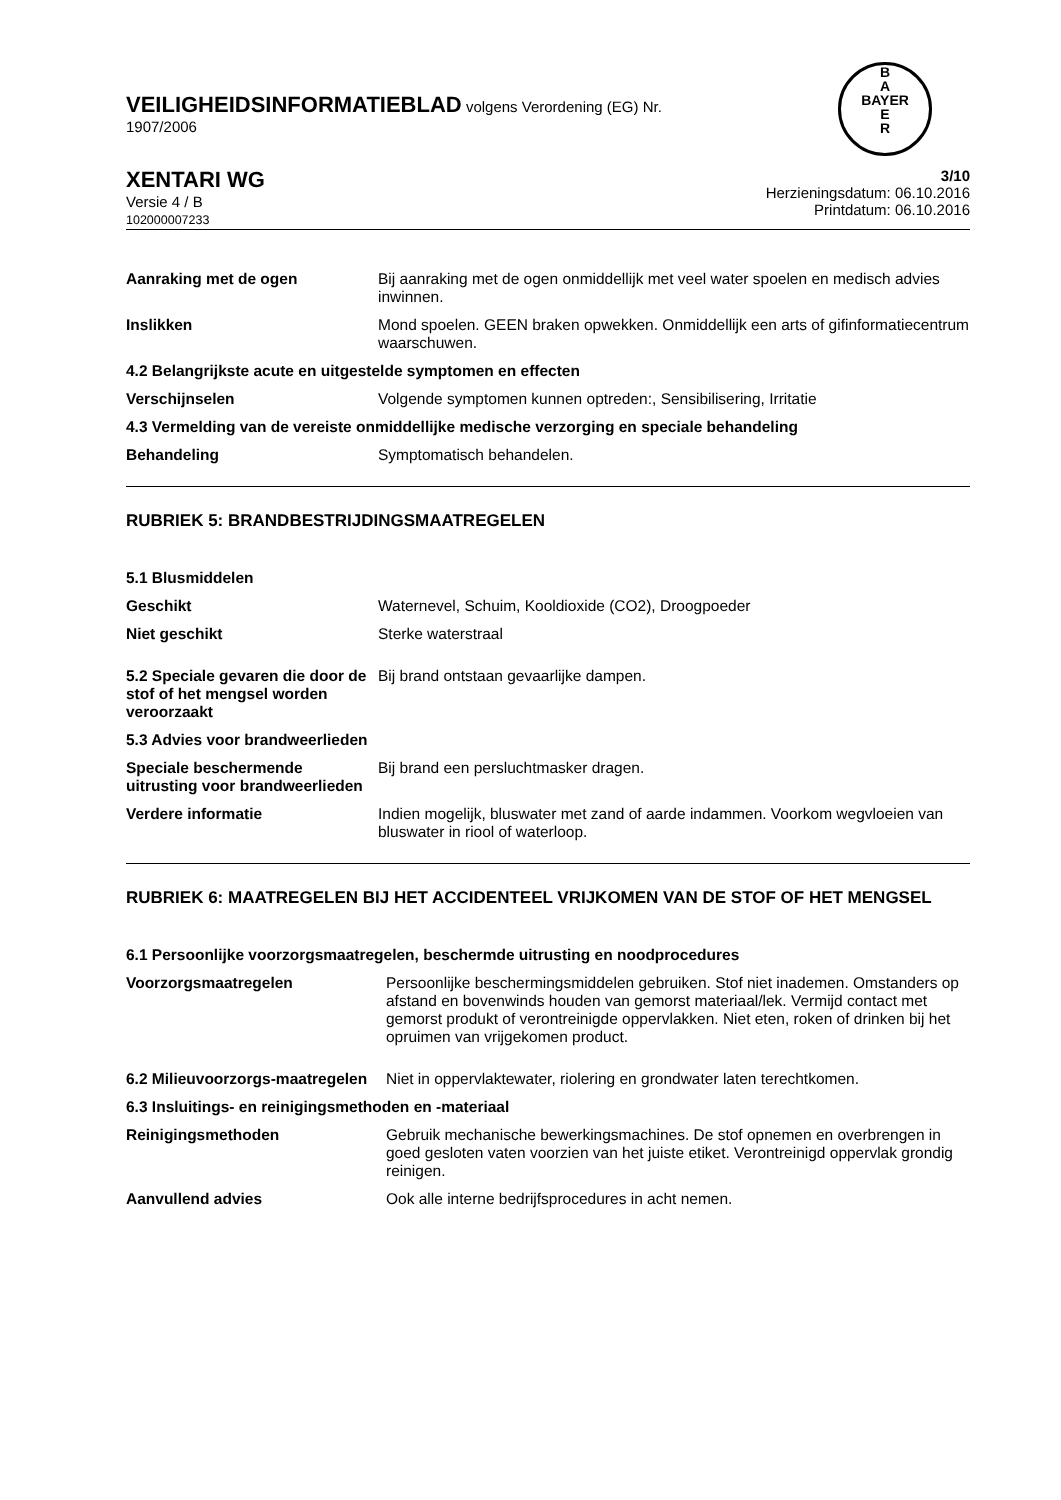B
A
BAYER
E
R
VEILIGHEIDSINFORMATIEBLAD volgens Verordening (EG) Nr.
1907/2006
XENTARI WG
Versie 4 / B
102000007233
3/10
Herzieningsdatum: 06.10.2016
Printdatum: 06.10.2016
Aanraking met de ogen Bij aanraking met de ogen onmiddellijk met veel water spoelen en medisch advies inwinnen.
Inslikken Mond spoelen. GEEN braken opwekken. Onmiddellijk een arts of gifinformatiecentrum waarschuwen.
4.2 Belangrijkste acute en uitgestelde symptomen en effecten
Verschijnselen Volgende symptomen kunnen optreden:, Sensibilisering, Irritatie
4.3 Vermelding van de vereiste onmiddellijke medische verzorging en speciale behandeling
Behandeling Symptomatisch behandelen.
RUBRIEK 5: BRANDBESTRIJDINGSMAATREGELEN
5.1 Blusmiddelen
Geschikt Waternevel, Schuim, Kooldioxide (CO2), Droogpoeder
Niet geschikt Sterke waterstraal
5.2 Speciale gevaren die door de stof of het mengsel worden veroorzaakt
Bij brand ontstaan gevaarlijke dampen.
5.3 Advies voor brandweerlieden
Speciale beschermende uitrusting voor brandweerlieden
Bij brand een persluchtmasker dragen.
Verdere informatie Indien mogelijk, bluswater met zand of aarde indammen. Voorkom wegvloeien van bluswater in riool of waterloop.
RUBRIEK 6: MAATREGELEN BIJ HET ACCIDENTEEL VRIJKOMEN VAN DE STOF OF HET MENGSEL
6.1 Persoonlijke voorzorgsmaatregelen, beschermde uitrusting en noodprocedures
Voorzorgsmaatregelen Persoonlijke beschermingsmiddelen gebruiken. Stof niet inademen. Omstanders op afstand en bovenwinds houden van gemorst materiaal/lek. Vermijd contact met gemorst produkt of verontreinigde oppervlakken. Niet eten, roken of drinken bij het opruimen van vrijgekomen product.
6.2 Milieuvoorzorgs-maatregelen
Niet in oppervlaktewater, riolering en grondwater laten terechtkomen.
6.3 Insluitings- en reinigingsmethoden en -materiaal
Reinigingsmethoden Gebruik mechanische bewerkingsmachines. De stof opnemen en overbrengen in goed gesloten vaten voorzien van het juiste etiket. Verontreinigd oppervlak grondig reinigen.
Aanvullend advies Ook alle interne bedrijfsprocedures in acht nemen.